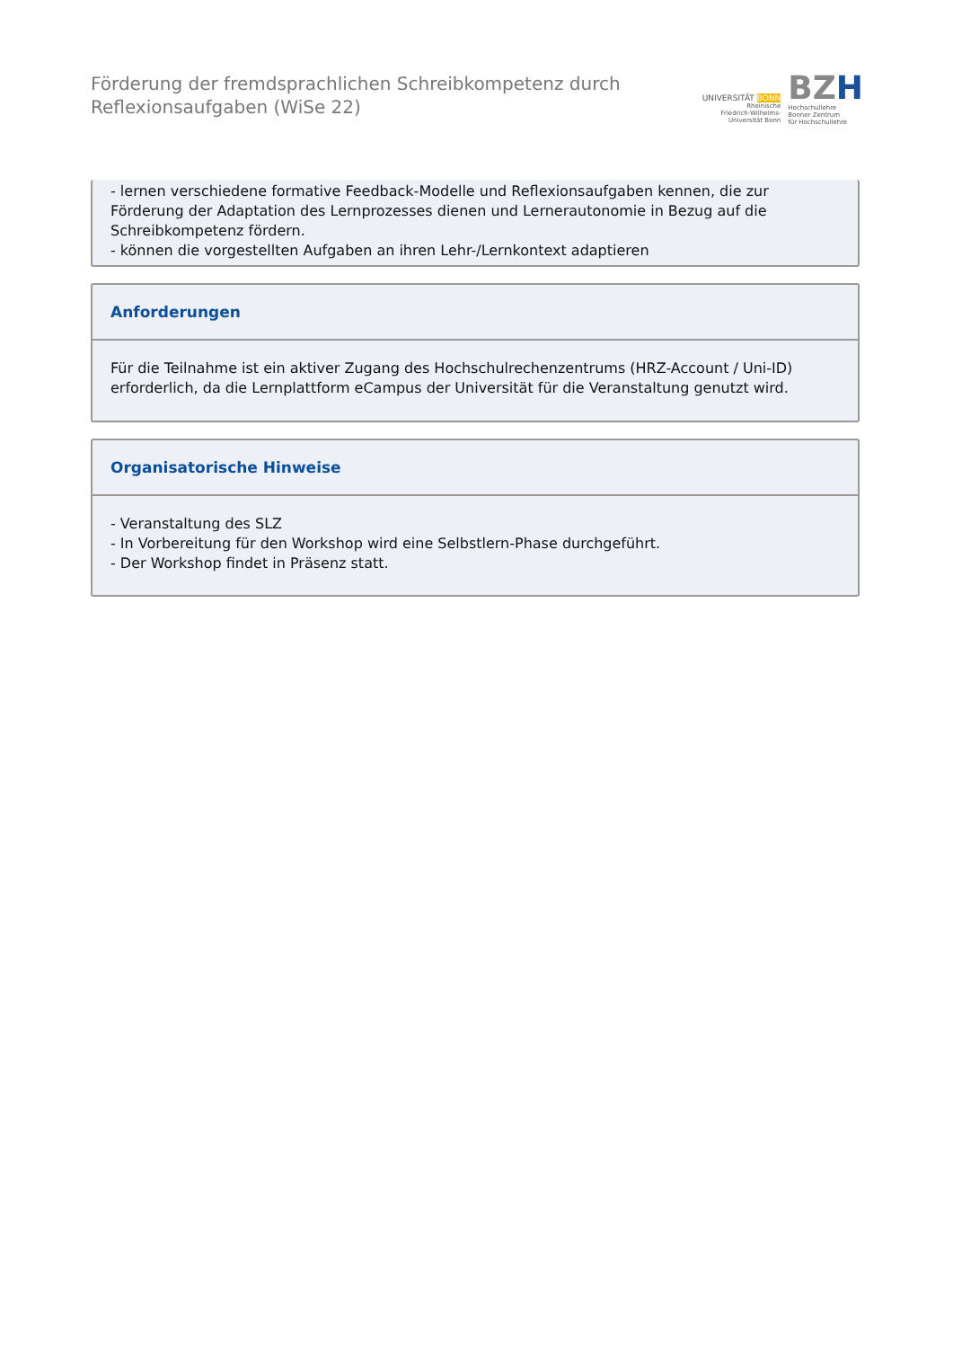Förderung der fremdsprachlichen Schreibkompetenz durch
Reflexionsaufgaben (WiSe 22)
UNIVERSITÄT BONN
Rheinische
Friedrich-Wilhelms-
Universität Bonn
BZH
Hochschullehre
Bonner Zentrum
für Hochschullehre
- lernen verschiedene formative Feedback-Modelle und Reflexionsaufgaben kennen, die zur Förderung der Adaptation des Lernprozesses dienen und Lernerautonomie in Bezug auf die Schreibkompetenz fördern.
- können die vorgestellten Aufgaben an ihren Lehr-/Lernkontext adaptieren
Anforderungen
Für die Teilnahme ist ein aktiver Zugang des Hochschulrechenzentrums (HRZ-Account / Uni-ID) erforderlich, da die Lernplattform eCampus der Universität für die Veranstaltung genutzt wird.
Organisatorische Hinweise
- Veranstaltung des SLZ
- In Vorbereitung für den Workshop wird eine Selbstlern-Phase durchgeführt.
- Der Workshop findet in Präsenz statt.